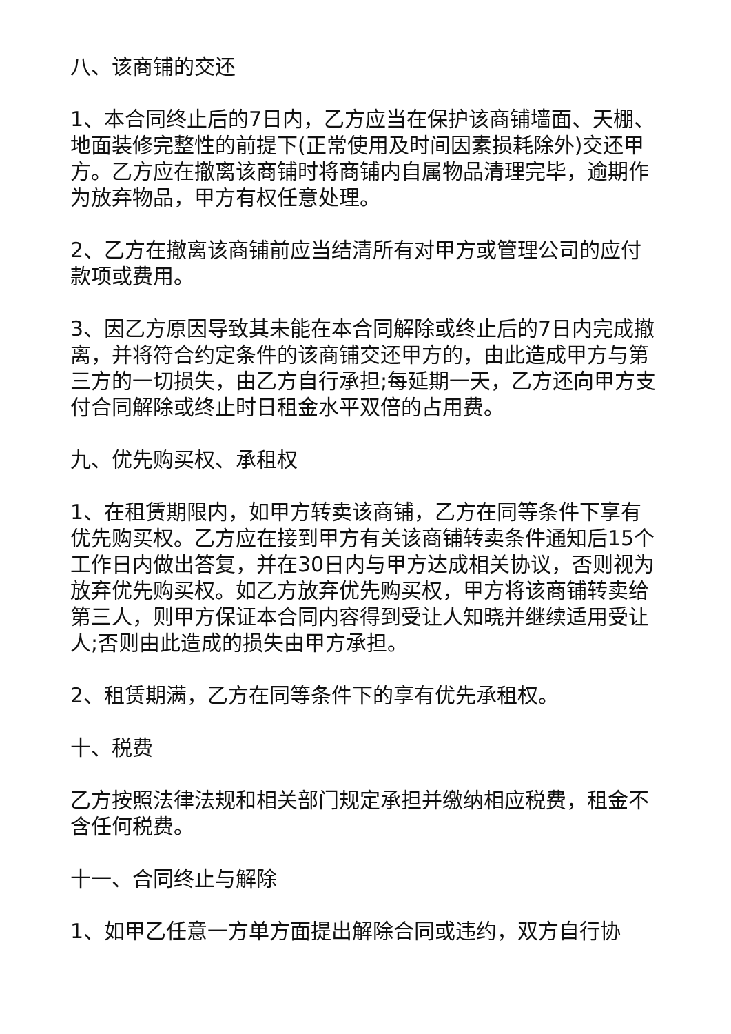八、该商铺的交还
1、本合同终止后的7日内，乙方应当在保护该商铺墙面、天棚、地面装修完整性的前提下(正常使用及时间因素损耗除外)交还甲方。乙方应在撤离该商铺时将商铺内自属物品清理完毕，逾期作为放弃物品，甲方有权任意处理。
2、乙方在撤离该商铺前应当结清所有对甲方或管理公司的应付款项或费用。
3、因乙方原因导致其未能在本合同解除或终止后的7日内完成撤离，并将符合约定条件的该商铺交还甲方的，由此造成甲方与第三方的一切损失，由乙方自行承担;每延期一天，乙方还向甲方支付合同解除或终止时日租金水平双倍的占用费。
九、优先购买权、承租权
1、在租赁期限内，如甲方转卖该商铺，乙方在同等条件下享有优先购买权。乙方应在接到甲方有关该商铺转卖条件通知后15个工作日内做出答复，并在30日内与甲方达成相关协议，否则视为放弃优先购买权。如乙方放弃优先购买权，甲方将该商铺转卖给第三人，则甲方保证本合同内容得到受让人知晓并继续适用受让人;否则由此造成的损失由甲方承担。
2、租赁期满，乙方在同等条件下的享有优先承租权。
十、税费
乙方按照法律法规和相关部门规定承担并缴纳相应税费，租金不含任何税费。
十一、合同终止与解除
1、如甲乙任意一方单方面提出解除合同或违约，双方自行协